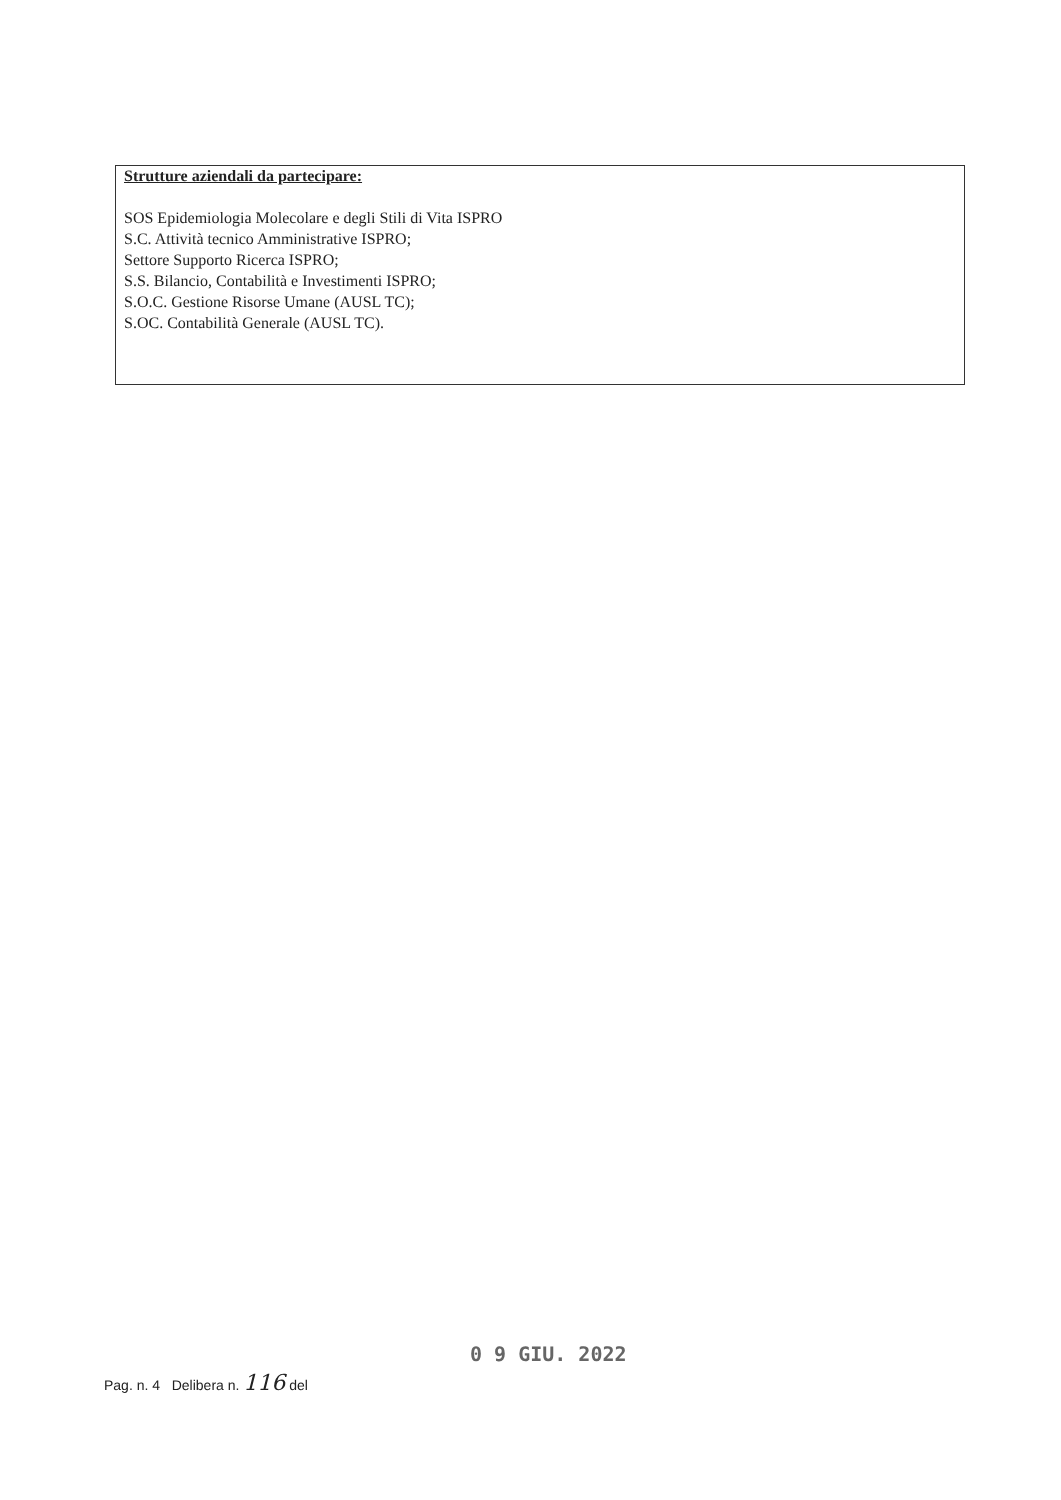Strutture aziendali da partecipare:
SOS Epidemiologia Molecolare e degli Stili di Vita ISPRO
S.C. Attività tecnico Amministrative ISPRO;
Settore Supporto Ricerca ISPRO;
S.S. Bilancio, Contabilità e Investimenti ISPRO;
S.O.C. Gestione Risorse Umane (AUSL TC);
S.OC. Contabilità Generale (AUSL TC).
0 9 GIU. 2022
Pag. n. 4 Delibera n. 116 del